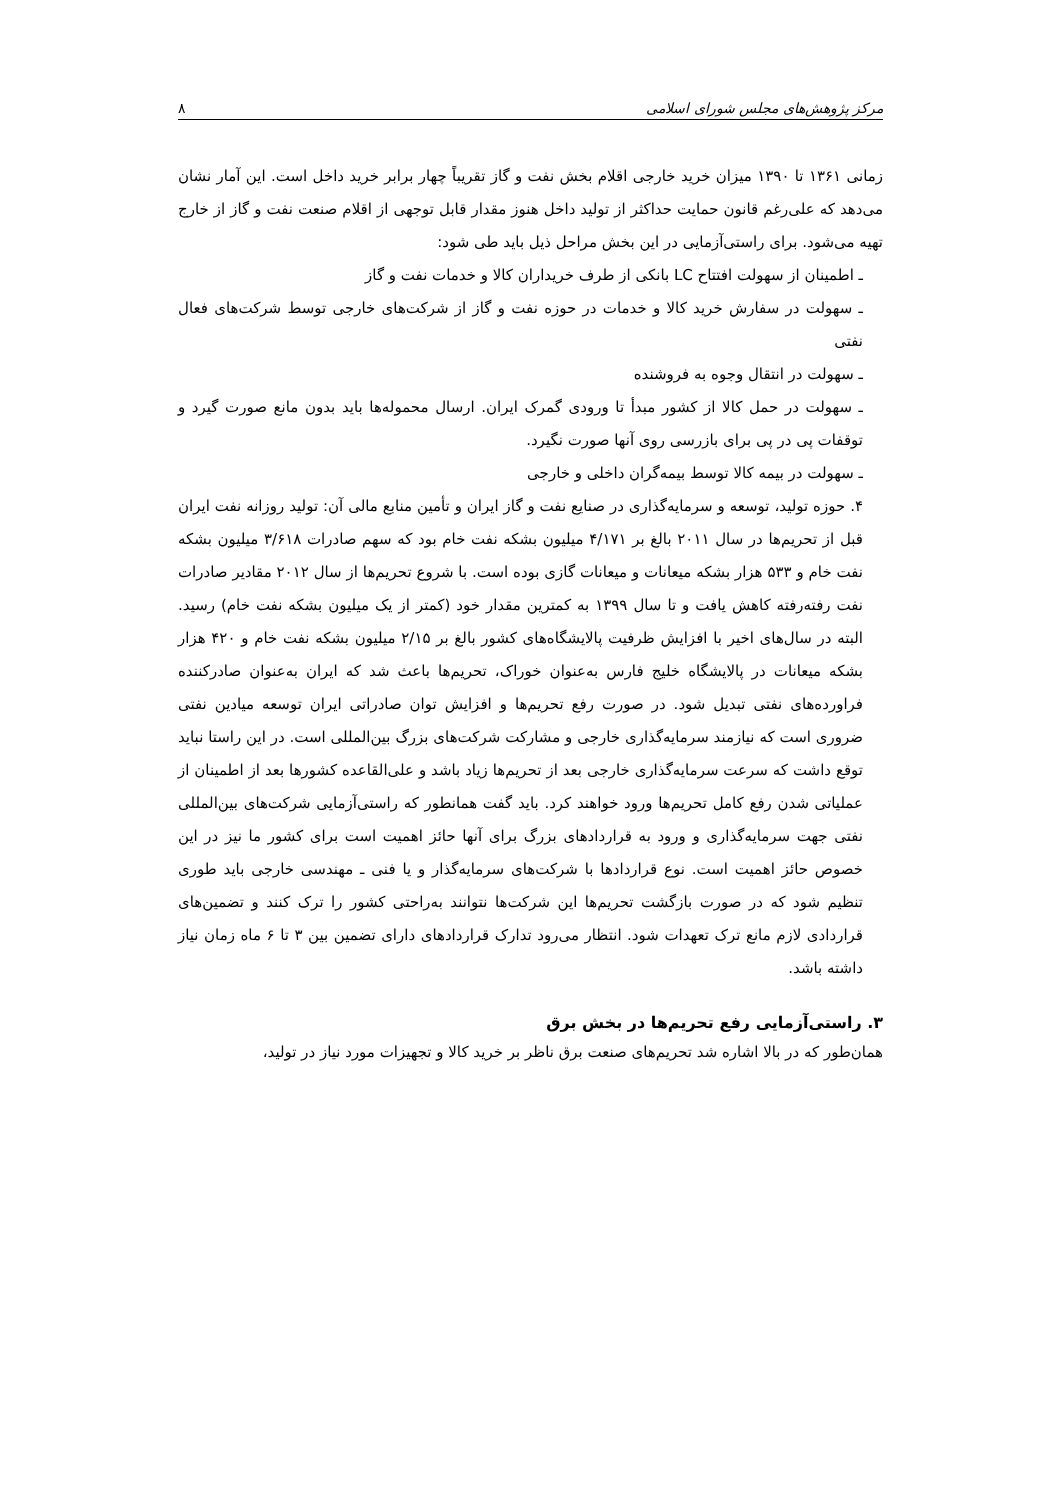مرکز پژوهش‌های مجلس شورای اسلامی ۸
زمانی ۱۳۶۱ تا ۱۳۹۰ میزان خرید خارجی اقلام بخش نفت و گاز تقریباً چهار برابر خرید داخل است. این آمار نشان می‌دهد که علی‌رغم قانون حمایت حداکثر از تولید داخل هنوز مقدار قابل توجهی از اقلام صنعت نفت و گاز از خارج تهیه می‌شود. برای راستی‌آزمایی در این بخش مراحل ذیل باید طی شود:
ـ اطمینان از سهولت افتتاح LC بانکی از طرف خریداران کالا و خدمات نفت و گاز
ـ سهولت در سفارش خرید کالا و خدمات در حوزه نفت و گاز از شرکت‌های خارجی توسط شرکت‌های فعال نفتی
ـ سهولت در انتقال وجوه به فروشنده
ـ سهولت در حمل کالا از کشور مبدأ تا ورودی گمرک ایران. ارسال محموله‌ها باید بدون مانع صورت گیرد و توقفات پی در پی برای بازرسی روی آنها صورت نگیرد.
ـ سهولت در بیمه کالا توسط بیمه‌گران داخلی و خارجی
۴. حوزه تولید، توسعه و سرمایه‌گذاری در صنایع نفت و گاز ایران و تأمین منابع مالی آن: تولید روزانه نفت ایران قبل از تحریم‌ها در سال ۲۰۱۱ بالغ بر ۴/۱۷۱ میلیون بشکه نفت خام بود که سهم صادرات ۳/۶۱۸ میلیون بشکه نفت خام و ۵۳۳ هزار بشکه میعانات و میعانات گازی بوده است. با شروع تحریم‌ها از سال ۲۰۱۲ مقادیر صادرات نفت رفته‌رفته کاهش یافت و تا سال ۱۳۹۹ به کمترین مقدار خود (کمتر از یک میلیون بشکه نفت خام) رسید. البته در سال‌های اخیر با افزایش ظرفیت پالایشگاه‌های کشور بالغ بر ۲/۱۵ میلیون بشکه نفت خام و ۴۲۰ هزار بشکه میعانات در پالایشگاه خلیج فارس به‌عنوان خوراک، تحریم‌ها باعث شد که ایران به‌عنوان صادرکننده فراورده‌های نفتی تبدیل شود. در صورت رفع تحریم‌ها و افزایش توان صادراتی ایران توسعه میادین نفتی ضروری است که نیازمند سرمایه‌گذاری خارجی و مشارکت شرکت‌های بزرگ بین‌المللی است. در این راستا نباید توقع داشت که سرعت سرمایه‌گذاری خارجی بعد از تحریم‌ها زیاد باشد و علی‌القاعده کشورها بعد از اطمینان از عملیاتی شدن رفع کامل تحریم‌ها ورود خواهند کرد. باید گفت همانطور که راستی‌آزمایی شرکت‌های بین‌المللی نفتی جهت سرمایه‌گذاری و ورود به قراردادهای بزرگ برای آنها حائز اهمیت است برای کشور ما نیز در این خصوص حائز اهمیت است. نوع قراردادها با شرکت‌های سرمایه‌گذار و یا فنی ـ مهندسی خارجی باید طوری تنظیم شود که در صورت بازگشت تحریم‌ها این شرکت‌ها نتوانند به‌راحتی کشور را ترک کنند و تضمین‌های قراردادی لازم مانع ترک تعهدات شود. انتظار می‌رود تدارک قراردادهای دارای تضمین بین ۳ تا ۶ ماه زمان نیاز داشته باشد.
۳. راستی‌آزمایی رفع تحریم‌ها در بخش برق
همان‌طور که در بالا اشاره شد تحریم‌های صنعت برق ناظر بر خرید کالا و تجهیزات مورد نیاز در تولید،